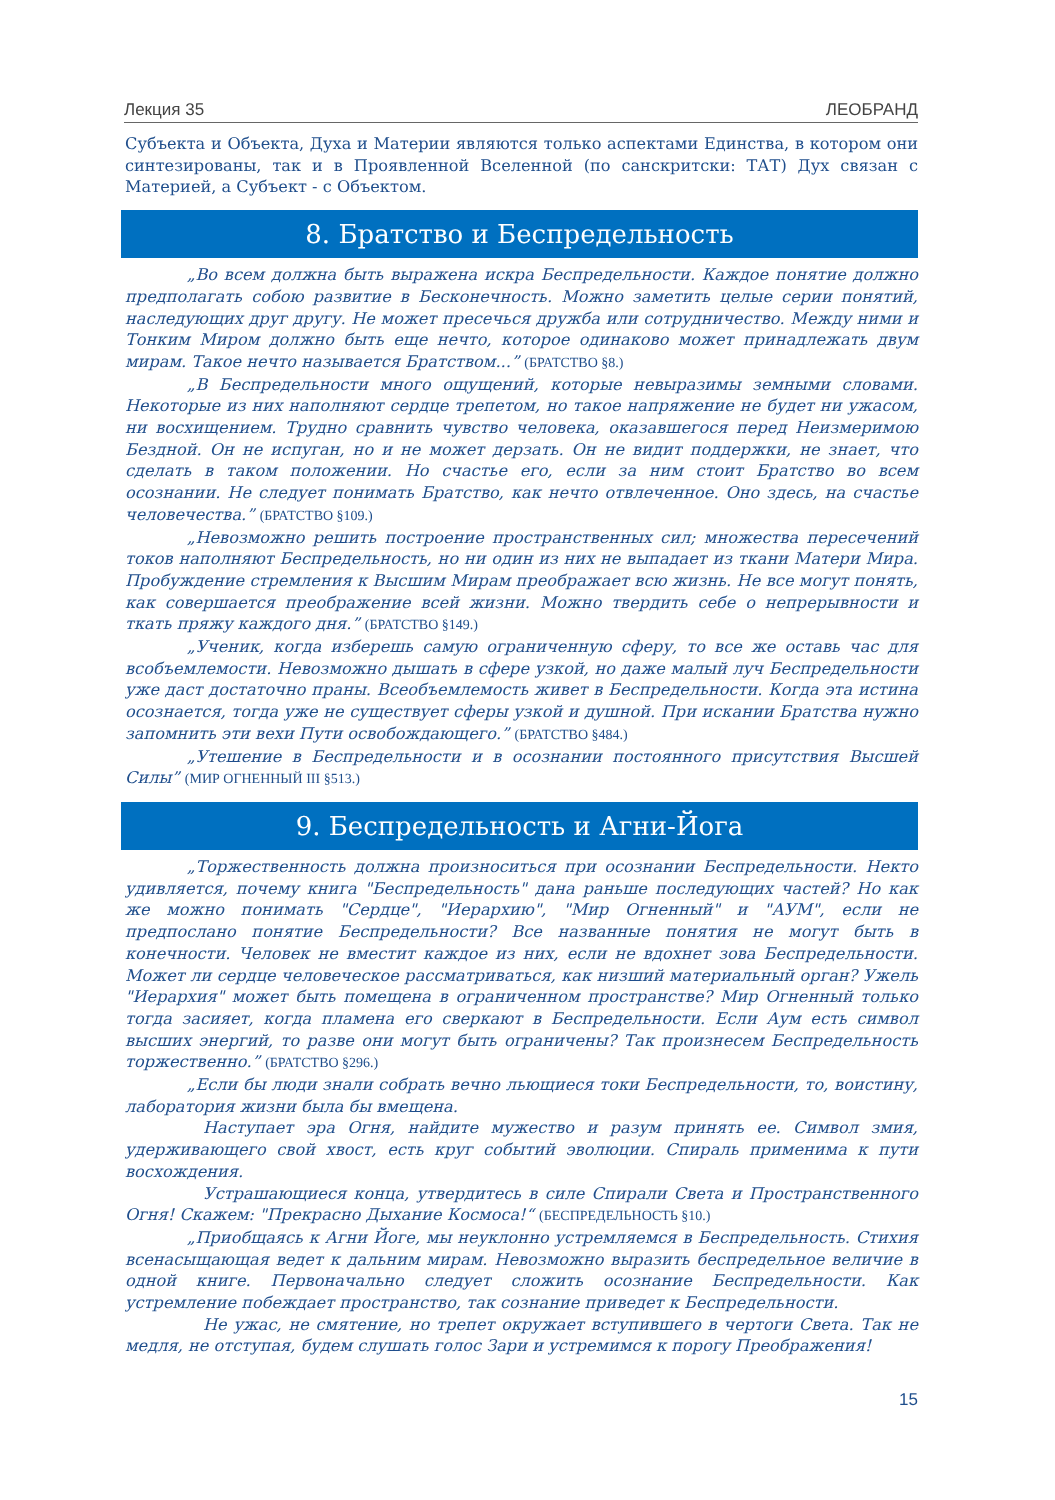Лекция 35 ЛЕОБРАНД
Субъекта и Объекта, Духа и Материи являются только аспектами Единства, в котором они синтезированы, так и в Проявленной Вселенной (по санскритски: ТАТ) Дух связан с Материей, а Субъект - с Объектом.
8. Братство и Беспредельность
„Во всем должна быть выражена искра Беспредельности. Каждое понятие должно предполагать собою развитие в Бесконечность. Можно заметить целые серии понятий, наследующих друг другу. Не может пресечься дружба или сотрудничество. Между ними и Тонким Миром должно быть еще нечто, которое одинаково может принадлежать двум мирам. Такое нечто называется Братством...” (БРАТСТВО §8.)
„В Беспредельности много ощущений, которые невыразимы земными словами. Некоторые из них наполняют сердце трепетом, но такое напряжение не будет ни ужасом, ни восхищением. Трудно сравнить чувство человека, оказавшегося перед Неизмеримою Бездной. Он не испуган, но и не может дерзать. Он не видит поддержки, не знает, что сделать в таком положении. Но счастье его, если за ним стоит Братство во всем осознании. Не следует понимать Братство, как нечто отвлеченное. Оно здесь, на счастье человечества.” (БРАТСТВО §109.)
„Невозможно решить построение пространственных сил; множества пересечений токов наполняют Беспредельность, но ни один из них не выпадает из ткани Матери Мира. Пробуждение стремления к Высшим Мирам преображает всю жизнь. Не все могут понять, как совершается преображение всей жизни. Можно твердить себе о непрерывности и ткать пряжу каждого дня.” (БРАТСТВО §149.)
„Ученик, когда изберешь самую ограниченную сферу, то все же оставь час для всобъемлемости. Невозможно дышать в сфере узкой, но даже малый луч Беспредельности уже даст достаточно праны. Всеобъемлемость живет в Беспредельности. Когда эта истина осознается, тогда уже не существует сферы узкой и душной. При искании Братства нужно запомнить эти вехи Пути освобождающего.” (БРАТСТВО §484.)
„Утешение в Беспредельности и в осознании постоянного присутствия Высшей Силы” (МИР ОГНЕННЫЙ III §513.)
9. Беспредельность и Агни-Йога
„Торжественность должна произноситься при осознании Беспредельности. Некто удивляется, почему книга "Беспредельность" дана раньше последующих частей? Но как же можно понимать "Сердце", "Иерархию", "Мир Огненный" и "АУМ", если не предпослано понятие Беспредельности? Все названные понятия не могут быть в конечности. Человек не вместит каждое из них, если не вдохнет зова Беспредельности. Может ли сердце человеческое рассматриваться, как низший материальный орган? Ужель "Иерархия" может быть помещена в ограниченном пространстве? Мир Огненный только тогда засияет, когда пламена его сверкают в Беспредельности. Если Аум есть символ высших энергий, то разве они могут быть ограничены? Так произнесем Беспредельность торжественно.” (БРАТСТВО §296.)
„Если бы люди знали собрать вечно льющиеся токи Беспредельности, то, воистину, лаборатория жизни была бы вмещена.
Наступает эра Огня, найдите мужество и разум принять ее. Символ змия, удерживающего свой хвост, есть круг событий эволюции. Спираль применима к пути восхождения.
Устрашающиеся конца, утвердитесь в силе Спирали Света и Пространственного Огня! Скажем: "Прекрасно Дыхание Космоса!“ (БЕСПРЕДЕЛЬНОСТЬ §10.)
„Приобщаясь к Агни Йоге, мы неуклонно устремляемся в Беспредельность. Стихия всенасыщающая ведет к дальним мирам. Невозможно выразить беспредельное величие в одной книге. Первоначально следует сложить осознание Беспредельности. Как устремление побеждает пространство, так сознание приведет к Беспредельности.
Не ужас, не смятение, но трепет окружает вступившего в чертоги Света. Так не медля, не отступая, будем слушать голос Зари и устремимся к порогу Преображения!
15